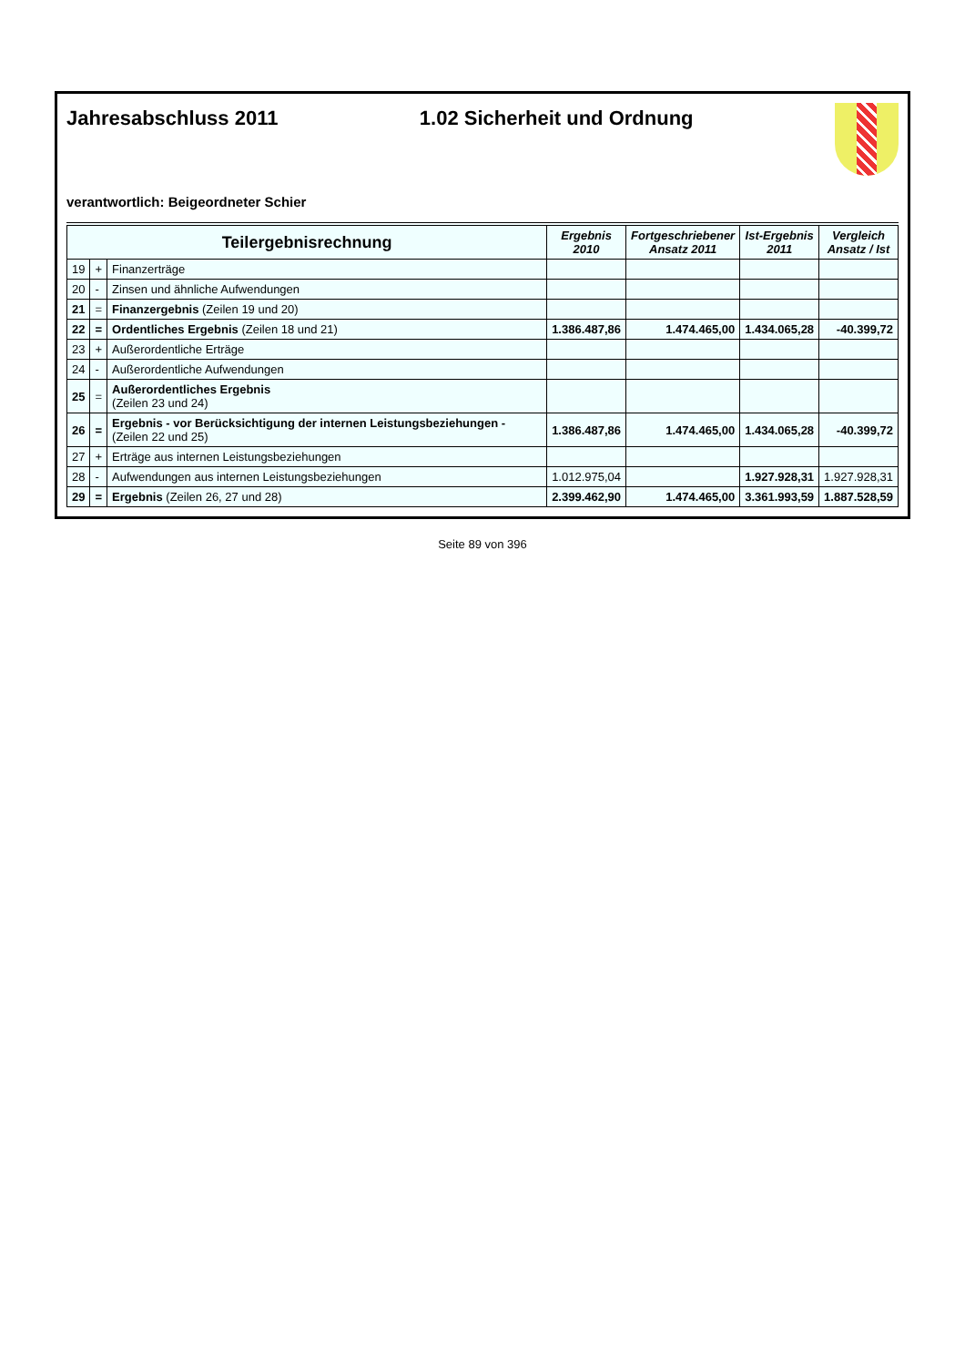Jahresabschluss 2011 1.02 Sicherheit und Ordnung
verantwortlich: Beigeordneter Schier
| Teilergebnisrechnung | | | Ergebnis 2010 | Fortgeschriebener Ansatz 2011 | Ist-Ergebnis 2011 | Vergleich Ansatz / Ist |
| --- | --- | --- | --- | --- | --- | --- |
| 19 | + | Finanzerträge | | | | |
| 20 | - | Zinsen und ähnliche Aufwendungen | | | | |
| 21 | = | Finanzergebnis (Zeilen 19 und 20) | | | | |
| 22 | = | Ordentliches Ergebnis (Zeilen 18 und 21) | 1.386.487,86 | 1.474.465,00 | 1.434.065,28 | -40.399,72 |
| 23 | + | Außerordentliche Erträge | | | | |
| 24 | - | Außerordentliche Aufwendungen | | | | |
| 25 | = | Außerordentliches Ergebnis (Zeilen 23 und 24) | | | | |
| 26 | = | Ergebnis - vor Berücksichtigung der internen Leistungsbeziehungen - (Zeilen 22 und 25) | 1.386.487,86 | 1.474.465,00 | 1.434.065,28 | -40.399,72 |
| 27 | + | Erträge aus internen Leistungsbeziehungen | | | | |
| 28 | - | Aufwendungen aus internen Leistungsbeziehungen | 1.012.975,04 | | 1.927.928,31 | 1.927.928,31 |
| 29 | = | Ergebnis (Zeilen 26, 27 und 28) | 2.399.462,90 | 1.474.465,00 | 3.361.993,59 | 1.887.528,59 |
Seite 89 von 396